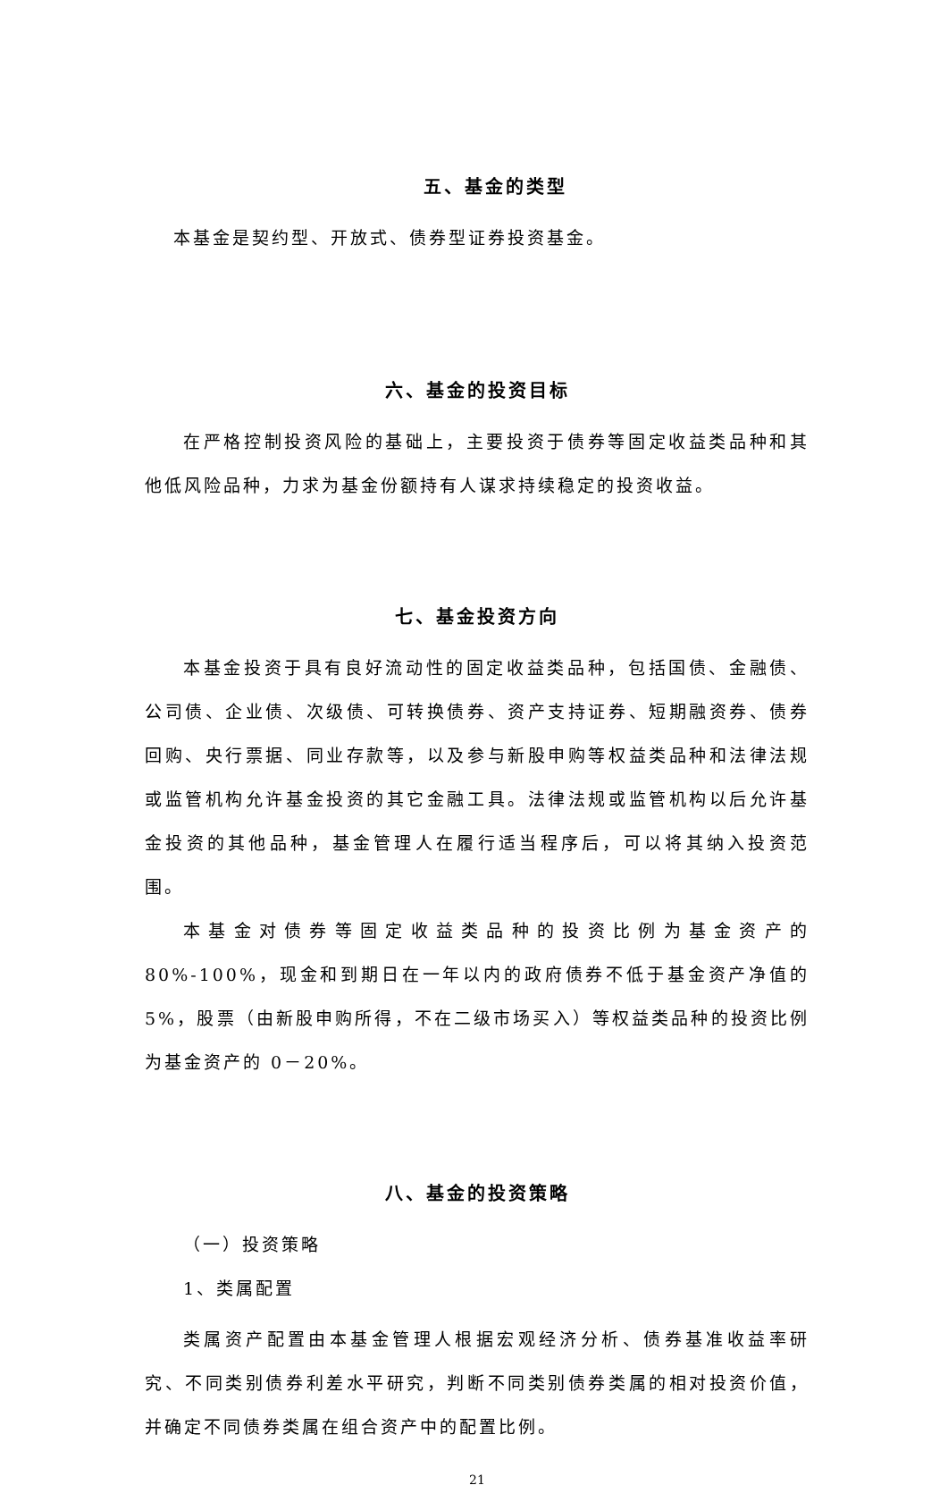五、基金的类型
本基金是契约型、开放式、债券型证券投资基金。
六、基金的投资目标
在严格控制投资风险的基础上，主要投资于债券等固定收益类品种和其他低风险品种，力求为基金份额持有人谋求持续稳定的投资收益。
七、基金投资方向
本基金投资于具有良好流动性的固定收益类品种，包括国债、金融债、公司债、企业债、次级债、可转换债券、资产支持证券、短期融资券、债券回购、央行票据、同业存款等，以及参与新股申购等权益类品种和法律法规或监管机构允许基金投资的其它金融工具。法律法规或监管机构以后允许基金投资的其他品种，基金管理人在履行适当程序后，可以将其纳入投资范围。
本基金对债券等固定收益类品种的投资比例为基金资产的 80%-100%，现金和到期日在一年以内的政府债券不低于基金资产净值的 5%，股票（由新股申购所得，不在二级市场买入）等权益类品种的投资比例为基金资产的 0－20%。
八、基金的投资策略
（一）投资策略
1、类属配置
类属资产配置由本基金管理人根据宏观经济分析、债券基准收益率研究、不同类别债券利差水平研究，判断不同类别债券类属的相对投资价值，并确定不同债券类属在组合资产中的配置比例。
21